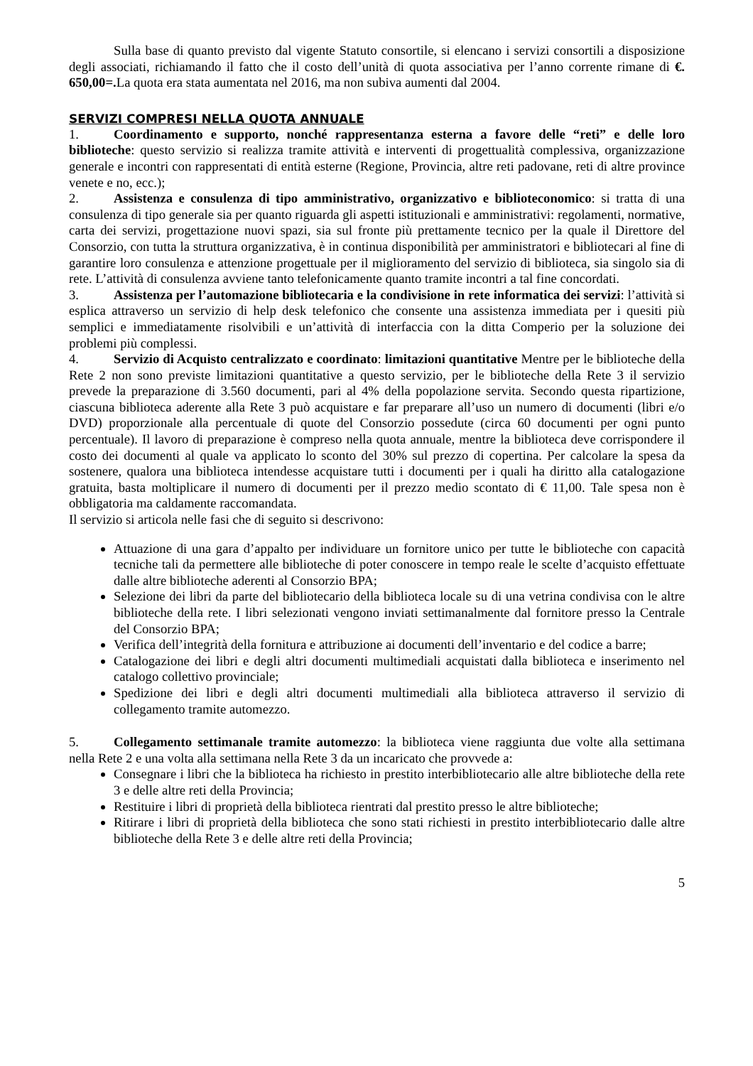Sulla base di quanto previsto dal vigente Statuto consortile, si elencano i servizi consortili a disposizione degli associati, richiamando il fatto che il costo dell’unità di quota associativa per l’anno corrente rimane di €. 650,00=. La quota era stata aumentata nel 2016, ma non subiva aumenti dal 2004.
SERVIZI COMPRESI NELLA QUOTA ANNUALE
1. Coordinamento e supporto, nonché rappresentanza esterna a favore delle “reti” e delle loro biblioteche: questo servizio si realizza tramite attività e interventi di progettualità complessiva, organizzazione generale e incontri con rappresentati di entità esterne (Regione, Provincia, altre reti padovane, reti di altre province venete e no, ecc.);
2. Assistenza e consulenza di tipo amministrativo, organizzativo e biblioteconomico: si tratta di una consulenza di tipo generale sia per quanto riguarda gli aspetti istituzionali e amministrativi: regolamenti, normative, carta dei servizi, progettazione nuovi spazi, sia sul fronte più prettamente tecnico per la quale il Direttore del Consorzio, con tutta la struttura organizzativa, è in continua disponibilità per amministratori e bibliotecari al fine di garantire loro consulenza e attenzione progettuale per il miglioramento del servizio di biblioteca, sia singolo sia di rete. L’attività di consulenza avviene tanto telefonicamente quanto tramite incontri a tal fine concordati.
3. Assistenza per l’automazione bibliotecaria e la condivisione in rete informatica dei servizi: l’attività si esplica attraverso un servizio di help desk telefonico che consente una assistenza immediata per i quesiti più semplici e immediatamente risolvibili e un’attività di interfaccia con la ditta Comperio per la soluzione dei problemi più complessi.
4. Servizio di Acquisto centralizzato e coordinato: limitazioni quantitative Mentre per le biblioteche della Rete 2 non sono previste limitazioni quantitative a questo servizio, per le biblioteche della Rete 3 il servizio prevede la preparazione di 3.560 documenti, pari al 4% della popolazione servita. Secondo questa ripartizione, ciascuna biblioteca aderente alla Rete 3 può acquistare e far preparare all’uso un numero di documenti (libri e/o DVD) proporzionale alla percentuale di quote del Consorzio possedute (circa 60 documenti per ogni punto percentuale). Il lavoro di preparazione è compreso nella quota annuale, mentre la biblioteca deve corrispondere il costo dei documenti al quale va applicato lo sconto del 30% sul prezzo di copertina. Per calcolare la spesa da sostenere, qualora una biblioteca intendesse acquistare tutti i documenti per i quali ha diritto alla catalogazione gratuita, basta moltiplicare il numero di documenti per il prezzo medio scontato di € 11,00. Tale spesa non è obbligatoria ma caldamente raccomandata.
Il servizio si articola nelle fasi che di seguito si descrivono:
Attuazione di una gara d’appalto per individuare un fornitore unico per tutte le biblioteche con capacità tecniche tali da permettere alle biblioteche di poter conoscere in tempo reale le scelte d’acquisto effettuate dalle altre biblioteche aderenti al Consorzio BPA;
Selezione dei libri da parte del bibliotecario della biblioteca locale su di una vetrina condivisa con le altre biblioteche della rete. I libri selezionati vengono inviati settimanalmente dal fornitore presso la Centrale del Consorzio BPA;
Verifica dell’integrità della fornitura e attribuzione ai documenti dell’inventario e del codice a barre;
Catalogazione dei libri e degli altri documenti multimediali acquistati dalla biblioteca e inserimento nel catalogo collettivo provinciale;
Spedizione dei libri e degli altri documenti multimediali alla biblioteca attraverso il servizio di collegamento tramite automezzo.
5. Collegamento settimanale tramite automezzo: la biblioteca viene raggiunta due volte alla settimana nella Rete 2 e una volta alla settimana nella Rete 3 da un incaricato che provvede a:
Consegnare i libri che la biblioteca ha richiesto in prestito interbibliotecario alle altre biblioteche della rete 3 e delle altre reti della Provincia;
Restituire i libri di proprietà della biblioteca rientrati dal prestito presso le altre biblioteche;
Ritirare i libri di proprietà della biblioteca che sono stati richiesti in prestito interbibliotecario dalle altre biblioteche della Rete 3 e delle altre reti della Provincia;
5